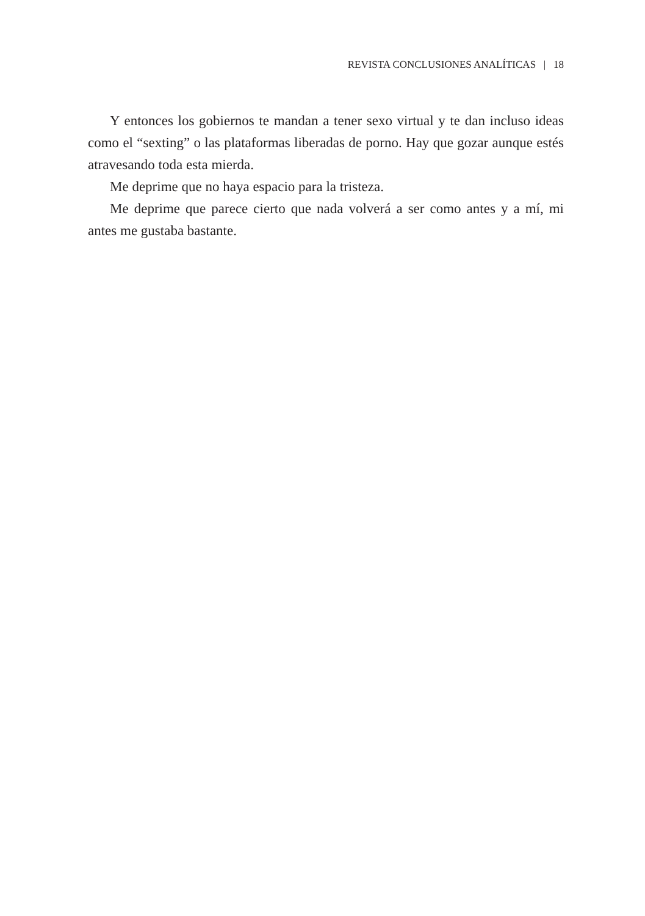REVISTA CONCLUSIONES ANALÍTICAS | 18
Y entonces los gobiernos te mandan a tener sexo virtual y te dan incluso ideas como el “sexting” o las plataformas liberadas de porno. Hay que gozar aunque estés atravesando toda esta mierda.
Me deprime que no haya espacio para la tristeza.
Me deprime que parece cierto que nada volverá a ser como antes y a mí, mi antes me gustaba bastante.